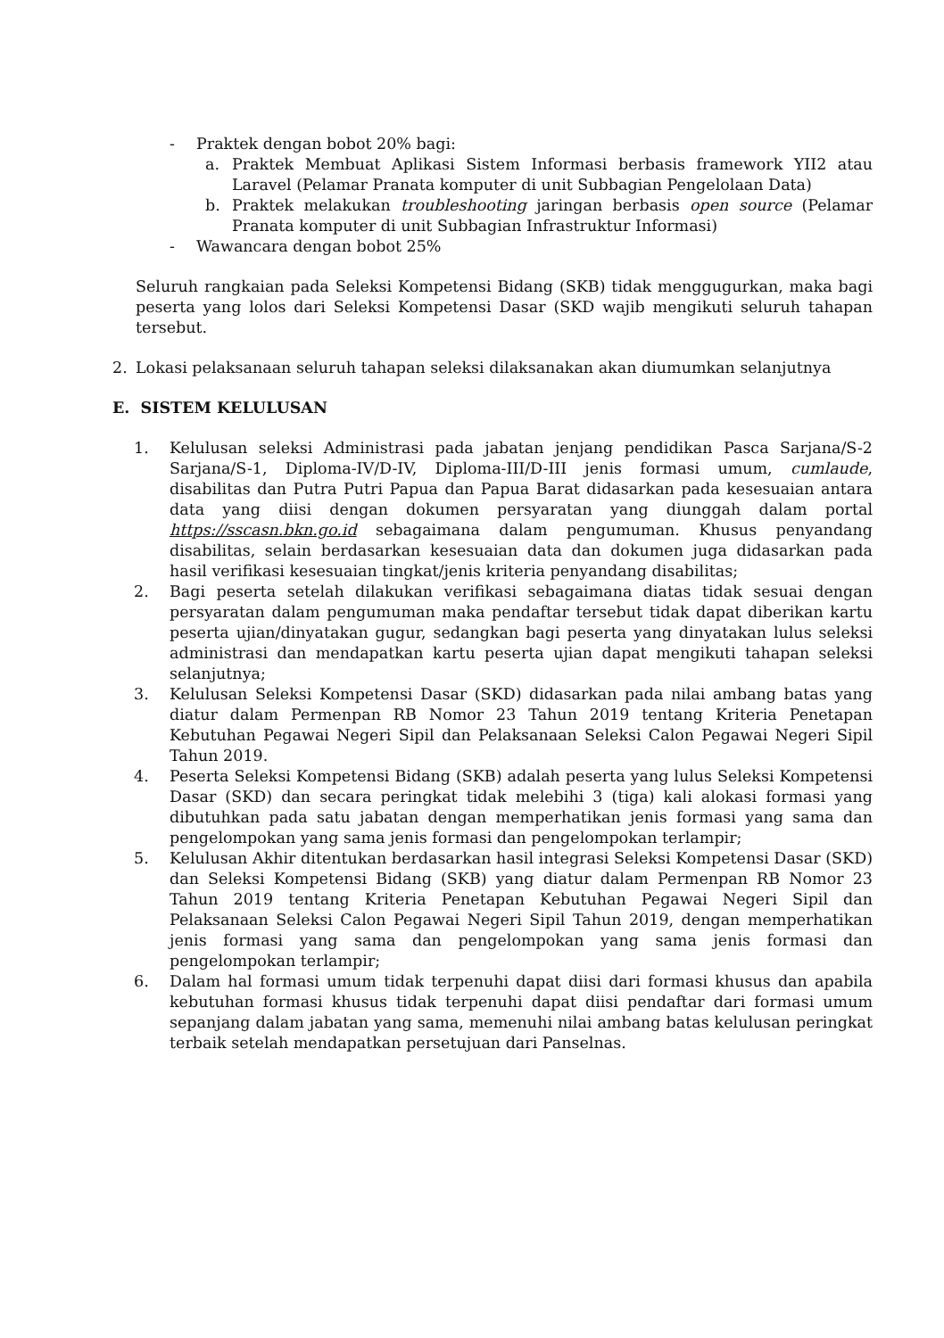- Praktek dengan bobot 20% bagi:
a. Praktek Membuat Aplikasi Sistem Informasi berbasis framework YII2 atau Laravel (Pelamar Pranata komputer di unit Subbagian Pengelolaan Data)
b. Praktek melakukan troubleshooting jaringan berbasis open source (Pelamar Pranata komputer di unit Subbagian Infrastruktur Informasi)
- Wawancara dengan bobot 25%
Seluruh rangkaian pada Seleksi Kompetensi Bidang (SKB) tidak menggugurkan, maka bagi peserta yang lolos dari Seleksi Kompetensi Dasar (SKD wajib mengikuti seluruh tahapan tersebut.
2. Lokasi pelaksanaan seluruh tahapan seleksi dilaksanakan akan diumumkan selanjutnya
E. SISTEM KELULUSAN
1. Kelulusan seleksi Administrasi pada jabatan jenjang pendidikan Pasca Sarjana/S-2 Sarjana/S-1, Diploma-IV/D-IV, Diploma-III/D-III jenis formasi umum, cumlaude, disabilitas dan Putra Putri Papua dan Papua Barat didasarkan pada kesesuaian antara data yang diisi dengan dokumen persyaratan yang diunggah dalam portal https://sscasn.bkn.go.id sebagaimana dalam pengumuman. Khusus penyandang disabilitas, selain berdasarkan kesesuaian data dan dokumen juga didasarkan pada hasil verifikasi kesesuaian tingkat/jenis kriteria penyandang disabilitas;
2. Bagi peserta setelah dilakukan verifikasi sebagaimana diatas tidak sesuai dengan persyaratan dalam pengumuman maka pendaftar tersebut tidak dapat diberikan kartu peserta ujian/dinyatakan gugur, sedangkan bagi peserta yang dinyatakan lulus seleksi administrasi dan mendapatkan kartu peserta ujian dapat mengikuti tahapan seleksi selanjutnya;
3. Kelulusan Seleksi Kompetensi Dasar (SKD) didasarkan pada nilai ambang batas yang diatur dalam Permenpan RB Nomor 23 Tahun 2019 tentang Kriteria Penetapan Kebutuhan Pegawai Negeri Sipil dan Pelaksanaan Seleksi Calon Pegawai Negeri Sipil Tahun 2019.
4. Peserta Seleksi Kompetensi Bidang (SKB) adalah peserta yang lulus Seleksi Kompetensi Dasar (SKD) dan secara peringkat tidak melebihi 3 (tiga) kali alokasi formasi yang dibutuhkan pada satu jabatan dengan memperhatikan jenis formasi yang sama dan pengelompokan yang sama jenis formasi dan pengelompokan terlampir;
5. Kelulusan Akhir ditentukan berdasarkan hasil integrasi Seleksi Kompetensi Dasar (SKD) dan Seleksi Kompetensi Bidang (SKB) yang diatur dalam Permenpan RB Nomor 23 Tahun 2019 tentang Kriteria Penetapan Kebutuhan Pegawai Negeri Sipil dan Pelaksanaan Seleksi Calon Pegawai Negeri Sipil Tahun 2019, dengan memperhatikan jenis formasi yang sama dan pengelompokan yang sama jenis formasi dan pengelompokan terlampir;
6. Dalam hal formasi umum tidak terpenuhi dapat diisi dari formasi khusus dan apabila kebutuhan formasi khusus tidak terpenuhi dapat diisi pendaftar dari formasi umum sepanjang dalam jabatan yang sama, memenuhi nilai ambang batas kelulusan peringkat terbaik setelah mendapatkan persetujuan dari Panselnas.